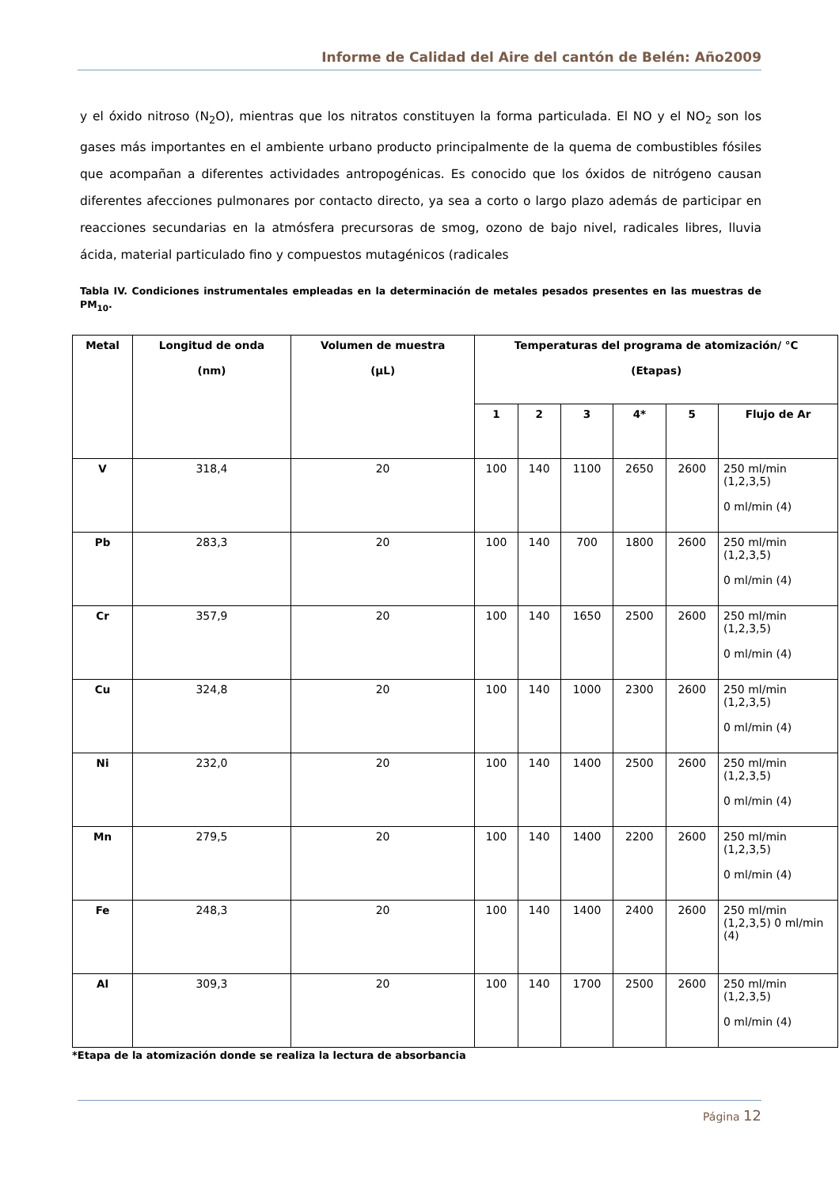Informe de Calidad del Aire del cantón de Belén: Año2009
y el óxido nitroso (N<sub>2</sub>O), mientras que los nitratos constituyen la forma particulada. El NO y el NO<sub>2</sub> son los gases más importantes en el ambiente urbano producto principalmente de la quema de combustibles fósiles que acompañan a diferentes actividades antropogénicas. Es conocido que los óxidos de nitrógeno causan diferentes afecciones pulmonares por contacto directo, ya sea a corto o largo plazo además de participar en reacciones secundarias en la atmósfera precursoras de smog, ozono de bajo nivel, radicales libres, lluvia ácida, material particulado fino y compuestos mutagénicos (radicales
Tabla IV. Condiciones instrumentales empleadas en la determinación de metales pesados presentes en las muestras de PM<sub>10</sub>.
| Metal | Longitud de onda (nm) | Volumen de muestra (µL) | Temperaturas del programa de atomización/ °C (Etapas) | | | | | |
| --- | --- | --- | --- | --- | --- | --- | --- | --- |
| | | | 1 | 2 | 3 | 4* | 5 | Flujo de Ar |
| V | 318,4 | 20 | 100 | 140 | 1100 | 2650 | 2600 | 250 ml/min (1,2,3,5) 0 ml/min (4) |
| Pb | 283,3 | 20 | 100 | 140 | 700 | 1800 | 2600 | 250 ml/min (1,2,3,5) 0 ml/min (4) |
| Cr | 357,9 | 20 | 100 | 140 | 1650 | 2500 | 2600 | 250 ml/min (1,2,3,5) 0 ml/min (4) |
| Cu | 324,8 | 20 | 100 | 140 | 1000 | 2300 | 2600 | 250 ml/min (1,2,3,5) 0 ml/min (4) |
| Ni | 232,0 | 20 | 100 | 140 | 1400 | 2500 | 2600 | 250 ml/min (1,2,3,5) 0 ml/min (4) |
| Mn | 279,5 | 20 | 100 | 140 | 1400 | 2200 | 2600 | 250 ml/min (1,2,3,5) 0 ml/min (4) |
| Fe | 248,3 | 20 | 100 | 140 | 1400 | 2400 | 2600 | 250 ml/min (1,2,3,5) 0 ml/min (4) |
| Al | 309,3 | 20 | 100 | 140 | 1700 | 2500 | 2600 | 250 ml/min (1,2,3,5) 0 ml/min (4) |
*Etapa de la atomización donde se realiza la lectura de absorbancia
Página 12